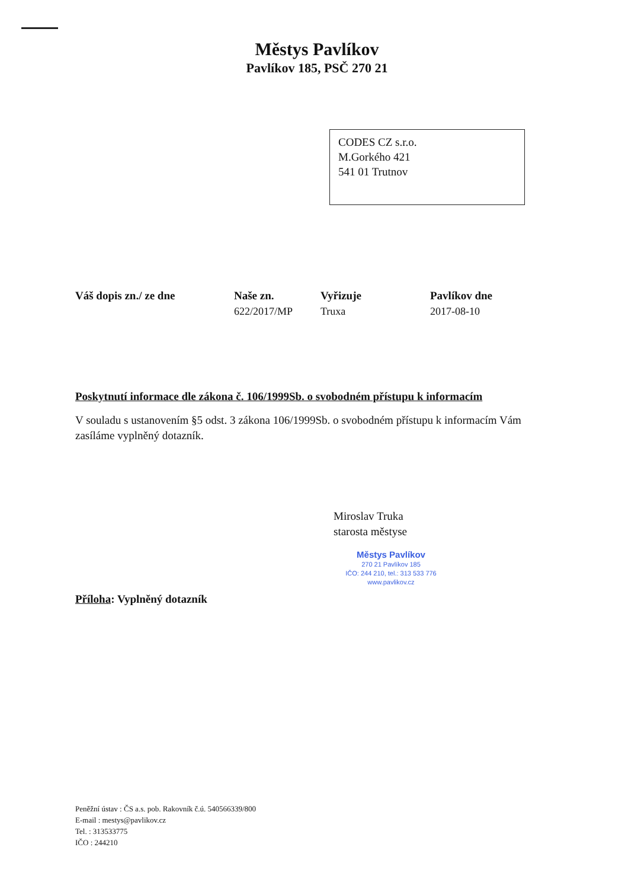Městys Pavlíkov
Pavlíkov 185, PSČ 270 21
CODES CZ s.r.o.
M.Gorkého 421
541 01 Trutnov
Váš dopis zn./ ze dne Naše zn.
622/2017/MP
Vyřizuje
Truxa
Pavlíkov dne
2017-08-10
Poskytnutí informace dle zákona č. 106/1999Sb. o svobodném přístupu k informacím
V souladu s ustanovením §5 odst. 3 zákona 106/1999Sb. o svobodném přístupu k informacím Vám zasíláme vyplněný dotazník.
Miroslav Truka
starosta městyse
Městys Pavlíkov
270 21 Pavlíkov 185
IČO: 244 210, tel.: 313 533 776
www.pavlikov.cz
Příloha: Vyplněný dotazník
Peněžní ústav : ČS a.s. pob. Rakovník č.ú. 540566339/800
E-mail : mestys@pavlikov.cz
Tel. : 313533775
IČO : 244210